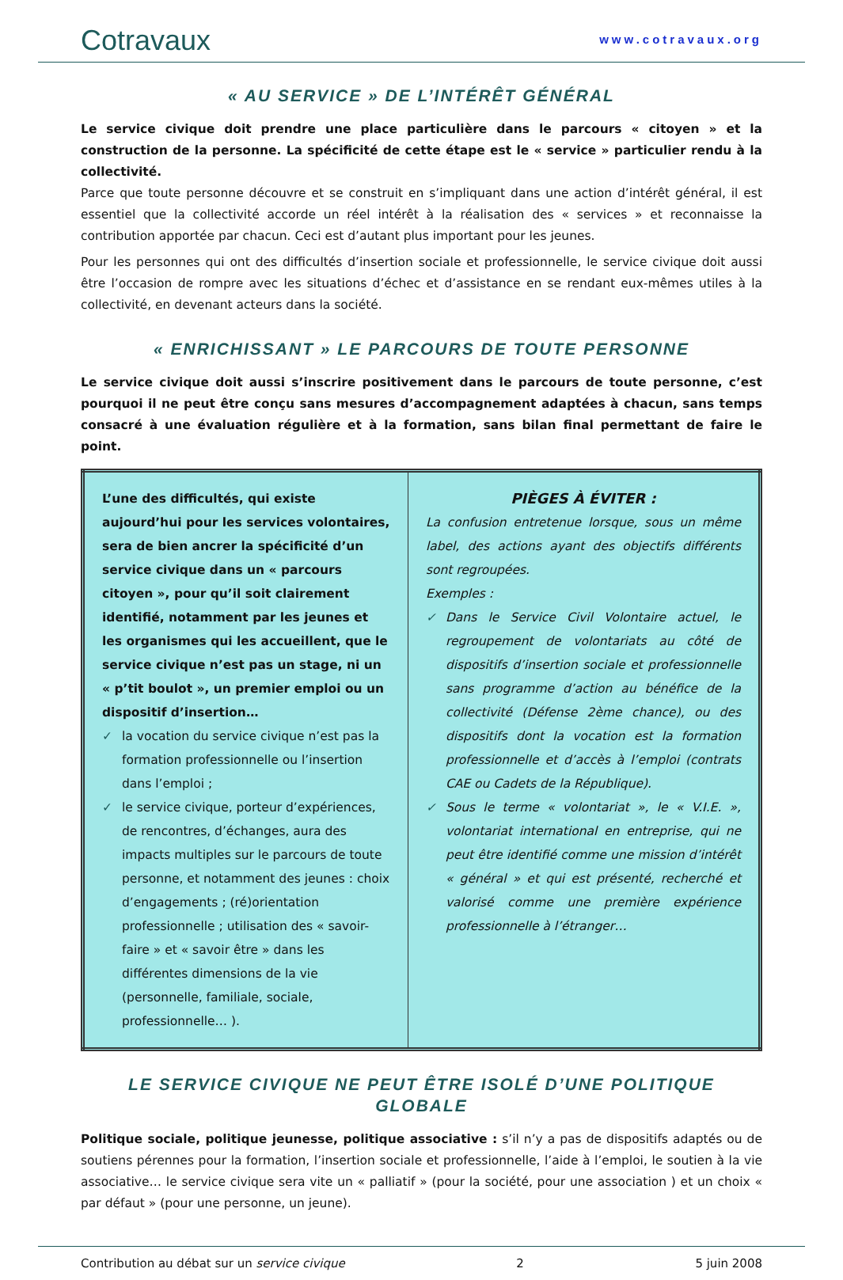Cotravaux
www.cotravaux.org
« AU SERVICE » DE L’INTÉRÊT GÉNÉRAL
Le service civique doit prendre une place particulière dans le parcours « citoyen » et la construction de la personne. La spécificité de cette étape est le « service » particulier rendu à la collectivité.
Parce que toute personne découvre et se construit en s’impliquant dans une action d’intérêt général, il est essentiel que la collectivité accorde un réel intérêt à la réalisation des « services » et reconnaisse la contribution apportée par chacun. Ceci est d’autant plus important pour les jeunes.
Pour les personnes qui ont des difficultés d’insertion sociale et professionnelle, le service civique doit aussi être l’occasion de rompre avec les situations d’échec et d’assistance en se rendant eux-mêmes utiles à la collectivité, en devenant acteurs dans la société.
« ENRICHISSANT » LE PARCOURS DE TOUTE PERSONNE
Le service civique doit aussi s’inscrire positivement dans le parcours de toute personne, c’est pourquoi il ne peut être conçu sans mesures d’accompagnement adaptées à chacun, sans temps consacré à une évaluation régulière et à la formation, sans bilan final permettant de faire le point.
| L’une des difficultés, qui existe aujourd’hui pour les services volontaires, sera de bien ancrer la spécificité d’un service civique dans un « parcours citoyen », pour qu’il soit clairement identifié, notamment par les jeunes et les organismes qui les accueillent, que le service civique n’est pas un stage, ni un « p’tit boulot », un premier emploi ou un dispositif d’insertion… ✓ la vocation du service civique n’est pas la formation professionnelle ou l’insertion dans l’emploi ; ✓ le service civique, porteur d’expériences, de rencontres, d’échanges, aura des impacts multiples sur le parcours de toute personne, et notamment des jeunes : choix d’engagements ; (ré)orientation professionnelle ; utilisation des « savoir-faire » et « savoir être » dans les différentes dimensions de la vie (personnelle, familiale, sociale, professionnelle… ). | PIÈGES À ÉVITER : La confusion entretenue lorsque, sous un même label, des actions ayant des objectifs différents sont regroupées. Exemples : ✓ Dans le Service Civil Volontaire actuel, le regroupement de volontariats au côté de dispositifs d’insertion sociale et professionnelle sans programme d’action au bénéfice de la collectivité (Défense 2ème chance), ou des dispositifs dont la vocation est la formation professionnelle et d’accès à l’emploi (contrats CAE ou Cadets de la République). ✓ Sous le terme « volontariat », le « V.I.E. », volontariat international en entreprise, qui ne peut être identifié comme une mission d’intérêt « général » et qui est présenté, recherché et valorisé comme une première expérience professionnelle à l’étranger… |
LE SERVICE CIVIQUE NE PEUT ÊTRE ISOLÉ D’UNE POLITIQUE GLOBALE
Politique sociale, politique jeunesse, politique associative : s’il n’y a pas de dispositifs adaptés ou de soutiens pérennes pour la formation, l’insertion sociale et professionnelle, l’aide à l’emploi, le soutien à la vie associative… le service civique sera vite un « palliatif » (pour la société, pour une association ) et un choix « par défaut » (pour une personne, un jeune).
Contribution au débat sur un service civique 2 5 juin 2008